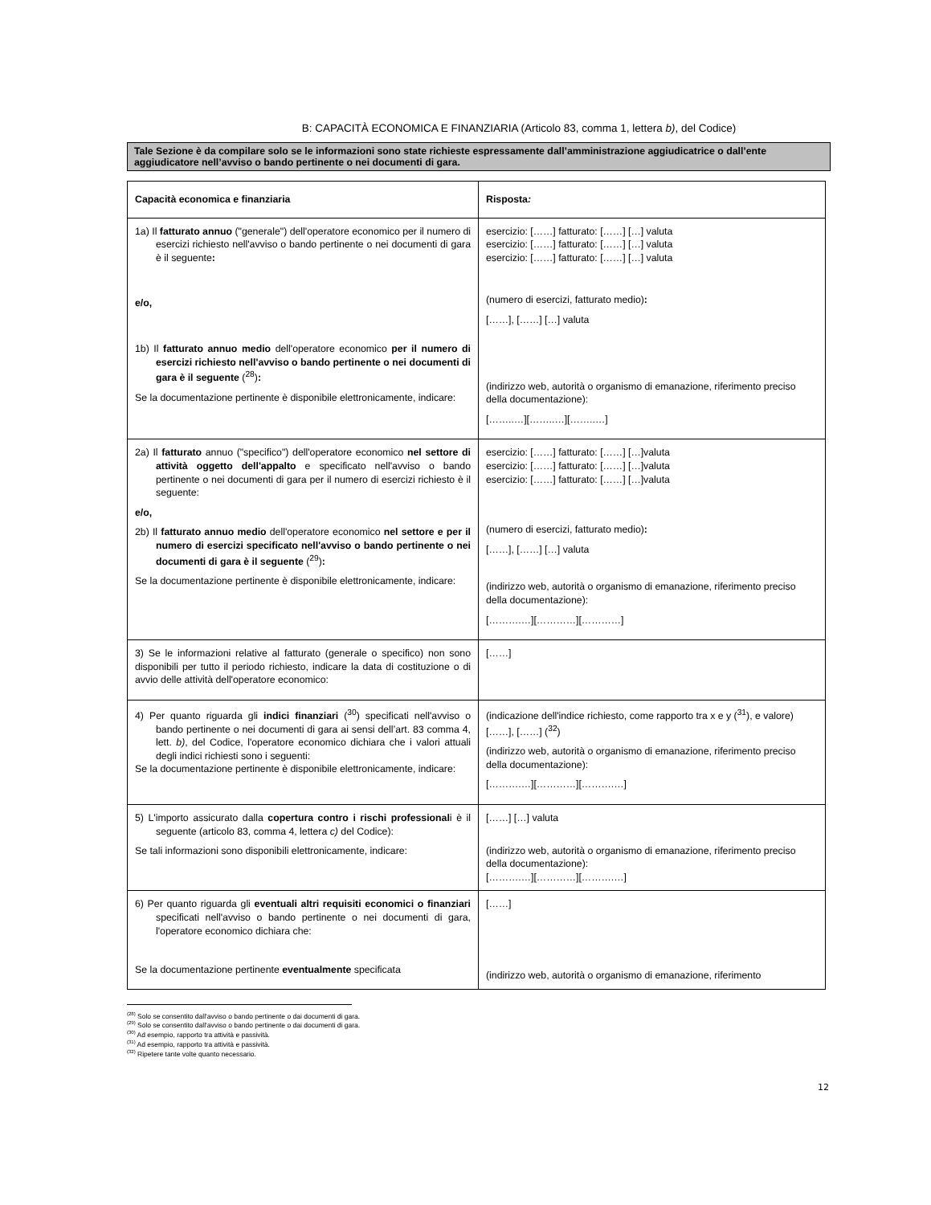B: CAPACITÀ ECONOMICA E FINANZIARIA (Articolo 83, comma 1, lettera b), del Codice)
Tale Sezione è da compilare solo se le informazioni sono state richieste espressamente dall’amministrazione aggiudicatrice o dall’ente aggiudicatore nell’avviso o bando pertinente o nei documenti di gara.
| Capacità economica e finanziaria | Risposta : |
| 1a) Il fatturato annuo ("generale") dell'operatore economico per il numero di esercizi richiesto nell'avviso o bando pertinente o nei documenti di gara è il seguente : e/o, 1b) Il fatturato annuo medio dell'operatore economico per il numero di esercizi richiesto nell'avviso o bando pertinente o nei documenti di gara è il seguente (<sup>28</sup>) : Se la documentazione pertinente è disponibile elettronicamente, indicare: | esercizio: [……] fatturato: [……] […] valuta esercizio: [……] fatturato: [……] […] valuta esercizio: [……] fatturato: [……] […] valuta (numero di esercizi, fatturato medio) : [……], [……] […] valuta (indirizzo web, autorità o organismo di emanazione, riferimento preciso della documentazione): [……..…][……..…][……..…] |
| 2a) Il fatturato annuo ("specifico") dell'operatore economico nel settore di attività oggetto dell'appalto e specificato nell'avviso o bando pertinente o nei documenti di gara per il numero di esercizi richiesto è il seguente: e/o, 2b) Il fatturato annuo medio dell'operatore economico nel settore e per il numero di esercizi specificato nell'avviso o bando pertinente o nei documenti di gara è il seguente (<sup>29</sup>) : Se la documentazione pertinente è disponibile elettronicamente, indicare: | esercizio: [……] fatturato: [……] […]valuta esercizio: [……] fatturato: [……] […]valuta esercizio: [……] fatturato: [……] […]valuta (numero di esercizi, fatturato medio) : [……], [……] […] valuta (indirizzo web, autorità o organismo di emanazione, riferimento preciso della documentazione): [……….…][…………][…………] |
| 3) Se le informazioni relative al fatturato (generale o specifico) non sono disponibili per tutto il periodo richiesto, indicare la data di costituzione o di avvio delle attività dell'operatore economico: | [……] |
| 4) Per quanto riguarda gli indici finanziari (<sup>30</sup>) specificati nell'avviso o bando pertinente o nei documenti di gara ai sensi dell’art. 83 comma 4, lett. b) , del Codice, l'operatore economico dichiara che i valori attuali degli indici richiesti sono i seguenti: Se la documentazione pertinente è disponibile elettronicamente, indicare: | (indicazione dell'indice richiesto, come rapporto tra x e y (<sup>31</sup>), e valore) [……], [……] (<sup>32</sup>) (indirizzo web, autorità o organismo di emanazione, riferimento preciso della documentazione): [……….…][…………][……….…] |
| 5) L'importo assicurato dalla copertura contro i rischi professional i è il seguente (articolo 83, comma 4, lettera c) del Codice): Se tali informazioni sono disponibili elettronicamente, indicare: | [……] […] valuta (indirizzo web, autorità o organismo di emanazione, riferimento preciso della documentazione): [……….…][…………][……….…] |
| 6) Per quanto riguarda gli eventuali altri requisiti economici o finanziari specificati nell'avviso o bando pertinente o nei documenti di gara, l'operatore economico dichiara che: Se la documentazione pertinente eventualmente specificata | [……] (indirizzo web, autorità o organismo di emanazione, riferimento |
<sup>(28)</sup> Solo se consentito dall'avviso o bando pertinente o dai documenti di gara.
<sup>(29)</sup> Solo se consentito dall'avviso o bando pertinente o dai documenti di gara.
<sup>(30)</sup> Ad esempio, rapporto tra attività e passività.
<sup>(31)</sup> Ad esempio, rapporto tra attività e passività.
<sup>(32)</sup> Ripetere tante volte quanto necessario.
12